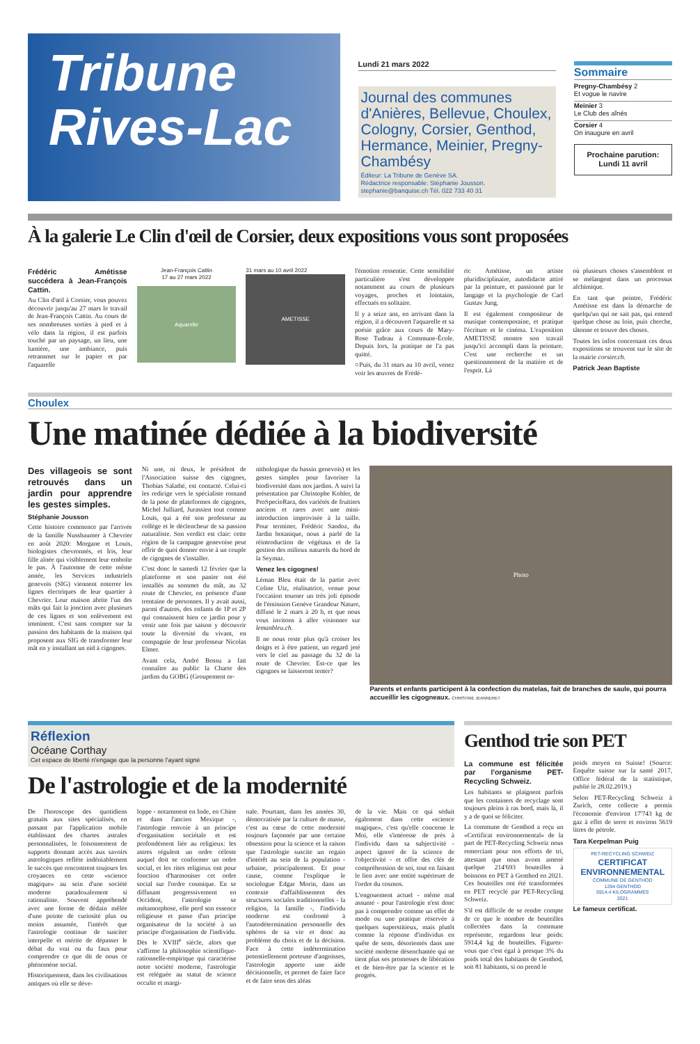Tribune
Rives-Lac
Lundi 21 mars 2022
Journal des communes d'Anières, Bellevue, Choulex, Cologny, Corsier, Genthod, Hermance, Meinier, Pregny-Chambésy
Éditeur: La Tribune de Genève SA.
Rédactrice responsable: Stéphanie Jousson.
stephanie@banquise.ch Tél. 022 733 40 31
Sommaire
Pregny-Chambésy 2
Et vogue le navire
Meinier 3
Le Club des aînés
Corsier 4
On inaugure en avril
Prochaine parution:
Lundi 11 avril
À la galerie Le Clin d'œil de Corsier, deux expositions vous sont proposées
Frédéric Amétisse succédera à Jean-François Cattin.
Au Clin d'œil à Corsier, vous pouvez découvrir jusqu'au 27 mars le travail de Jean-François Cattin. Au cours de ses nombreuses sorties à pied et à vélo dans la région, il est parfois touché par un paysage, un lieu, une lumière, une ambiance, puis retransmet sur le papier et par l'aquarelle
Jean-François Cattin
17 au 27 mars 2022
Aquarelle
31 mars au 10 avril 2022
AMETISSE
l'émotion ressentie. Cette sensibilité particulière s'est développée notamment au cours de plusieurs voyages, proches et lointains, effectués en solitaire.
Il y a seize ans, en arrivant dans la région, il a découvert l'aquarelle et sa poésie grâce aux cours de Mary-Rose Tudeau à Commune-École. Depuis lors, la pratique ne l'a pas quitté.
○Puis, du 31 mars au 10 avril, venez voir les œuvres de Frédé-
ric Amétisse, un artiste pluridisciplinaire, autodidacte attiré par la peinture, et passionné par le langage et la psychologie de Carl Gustav Jung.
Il est également compositeur de musique contemporaine, et pratique l'écriture et le cinéma. L'exposition AMETISSE montre son travail jusqu'ici accompli dans la peinture. C'est une recherche et un questionnement de la matière et de l'esprit. Là
où plusieurs choses s'assemblent et se mélangent dans un processus alchimique.
En tant que peintre, Frédéric Amétisse est dans la démarche de quelqu'un qui ne sait pas, qui entend quelque chose au loin, puis cherche, tâtonne et trouve des choses.
Toutes les infos concernant ces deux expositions se trouvent sur le site de la mairie corsier.ch.
Patrick Jean Baptiste
Choulex
Une matinée dédiée à la biodiversité
Des villageois se sont retrouvés dans un jardin pour apprendre les gestes simples.
Stéphanie Jousson
Cette histoire commence par l'arrivée de la famille Nussbaumer à Chevrier en août 2020: Morgane et Louis, biologistes chevronnés, et Iris, leur fille aînée qui visiblement leur emboîte le pas. À l'automne de cette même année, les Services industriels genevois (SIG) viennent enterrer les lignes électriques de leur quartier à Chevrier. Leur maison abrite l'un des mâts qui fait la jonction avec plusieurs de ces lignes et son enlèvement est imminent. C'est sans compter sur la passion des habitants de la maison qui proposent aux SIG de transformer leur mât en y installant un nid à cigognes.
Ni une, ni deux, le président de l'Association suisse des cigognes, Thobias Salathé, est contacté. Celui-ci les redirige vers le spécialiste romand de la pose de plateformes de cigognes, Michel Julliard, Jurassien tout comme Louis, qui a été son professeur au collège et le déclencheur de sa passion naturaliste. Son verdict est clair: cette région de la campagne genevoise peut offrir de quoi donner envie à un couple de cigognes de s'installer.
C'est donc le samedi 12 février que la plateforme et son panier ont été installés au sommet du mât, au 32 route de Chevrier, en présence d'une trentaine de personnes. Il y avait aussi, parmi d'autres, des enfants de 1P et 2P qui connaissent bien ce jardin pour y venir une fois par saison y découvrir toute la diversité du vivant, en compagnie de leur professeur Nicolas Elmer.
Avant cela, André Bossu a fait connaître au public la Charte des jardins du GOBG (Groupement or-
nithologique du bassin genevois) et les gestes simples pour favoriser la biodiversité dans nos jardins. A suivi la présentation par Christophe Kohler, de ProSpecieRara, des variétés de fruitiers anciens et rares avec une mini-introduction improvisée à la taille. Pour terminer, Frédéric Sandoz, du Jardin botanique, nous a parlé de la réintroduction de végétaux et de la gestion des milieux naturels du bord de la Seymaz.
Venez les cigognes!
Léman Bleu était de la partie avec Coline Utz, réalisatrice, venue pour l'occasion tourner un très joli épisode de l'émission Genève Grandeur Nature, diffusé le 2 mars à 20 h, et que nous vous invitons à aller visionner sur lemanbleu.ch.
Il ne nous reste plus qu'à croiser les doigts et à être patient, un regard jeté vers le ciel au passage du 32 de la route de Chevrier. Est-ce que les cigognes se laisseront tenter?
Photo
Parents et enfants participent à la confection du matelas, fait de branches de saule, qui pourra accueillir les cigogneaux. CHRISTINE JEANNERET
Réflexion
Océane Corthay
Cet espace de liberté n'engage que la personne l'ayant signé
De l'astrologie et de la modernité
De l'horoscope des quotidiens gratuits aux sites spécialisés, en passant par l'application mobile établissant des chartes astrales personnalisées, le foisonnement de supports donnant accès aux savoirs astrologiques reflète indéniablement le succès que rencontrent toujours les croyances en cette «science magique» au sein d'une société moderne paradoxalement si rationaliste. Souvent appréhendé avec une forme de dédain mêlée d'une pointe de curiosité plus ou moins assumée, l'intérêt que l'astrologie continue de susciter interpelle et mérite de dépasser le débat du vrai ou du faux pour comprendre ce que dit de nous ce phénomène social.
Historiquement, dans les civilisations antiques où elle se déve-
loppe - notamment en Inde, en Chine et dans l'ancien Mexique -, l'astrologie renvoie à un principe d'organisation sociétale et est profondément liée au religieux: les astres régulent un ordre céleste auquel doit se conformer un ordre social, et les rites religieux ont pour fonction d'harmoniser cet ordre social sur l'ordre cosmique. En se diffusant progressivement en Occident, l'astrologie se métamorphose, elle perd son essence religieuse et passe d'un principe organisateur de la société à un principe d'organisation de l'individu. Dès le XVIII<sup>e</sup> siècle, alors que s'affirme la philosophie scientifique-rationnelle-empirique qui caractérise notre société moderne, l'astrologie est reléguée au statut de science occulte et margi-
nale. Pourtant, dans les années 30, démocratisée par la culture de masse, c'est au cœur de cette modernité toujours façonnée par une certaine obsession pour la science et la raison que l'astrologie suscite un regain d'intérêt au sein de la population - urbaine, principalement. Et pour cause, comme l'explique le sociologue Edgar Morin, dans un contexte d'affaiblissement des structures sociales traditionnelles - la religion, la famille -, l'individu moderne est confronté à l'autodétermination personnelle des sphères de sa vie et donc au problème du choix et de la décision. Face à cette indétermination potentiellement porteuse d'angoisses, l'astrologie apporte une aide décisionnelle, et permet de faire face et de faire sens des aléas
de la vie. Mais ce qui séduit également dans cette «science magique», c'est qu'elle concerne le Moi, elle s'intéresse de près à l'individu dans sa subjectivité - aspect ignoré de la science de l'objectivité - et offre des clés de compréhension de soi, tout en faisant le lien avec une entité supérieure de l'ordre du cosmos.
L'engouement actuel - même mal assumé - pour l'astrologie n'est donc pas à comprendre comme un effet de mode ou une pratique réservée à quelques superstitieux, mais plutôt comme la réponse d'individus en quête de sens, désorientés dans une société moderne désenchantée qui ne tient plus ses promesses de libération et de bien-être par la science et le progrès.
Genthod trie son PET
La commune est félicitée par l'organisme PET-Recycling Schweiz.
Les habitants se plaignent parfois que les containers de recyclage sont toujours pleins à ras bord, mais là, il y a de quoi se féliciter.
La commune de Genthod a reçu un «Certificat environnemental» de la part de PET-Recycling Schweiz nous remerciant pour nos efforts de tri, attestant que nous avons amené quelque 214'693 bouteilles à boissons en PET à Genthod en 2021. Ces bouteilles ont été transformées en PET recyclé par PET-Recycling Schweiz.
S'il est difficile de se rendre compte de ce que le nombre de bouteilles collectées dans la commune représente, regardons leur poids: 5914,4 kg de bouteilles. Figurez-vous que c'est égal à presque 3% du poids total des habitants de Genthod, soit 81 habitants, si on prend le
poids moyen en Suisse! (Source: Enquête suisse sur la santé 2017, Office fédéral de la statistique, publié le 28.02.2019.)
Selon PET-Recycling Schweiz à Zurich, cette collecte a permis l'économie d'environ 17'743 kg de gaz à effet de serre et environ 5619 litres de pétrole.
Tara Kerpelman Puig
PET-RECYCLING SCHWEIZ
CERTIFICAT ENVIRONNEMENTAL
COMMUNE DE GENTHOD
1294 GENTHOD
5914.4 KILOGRAMMES
2021
Le fameux certificat.